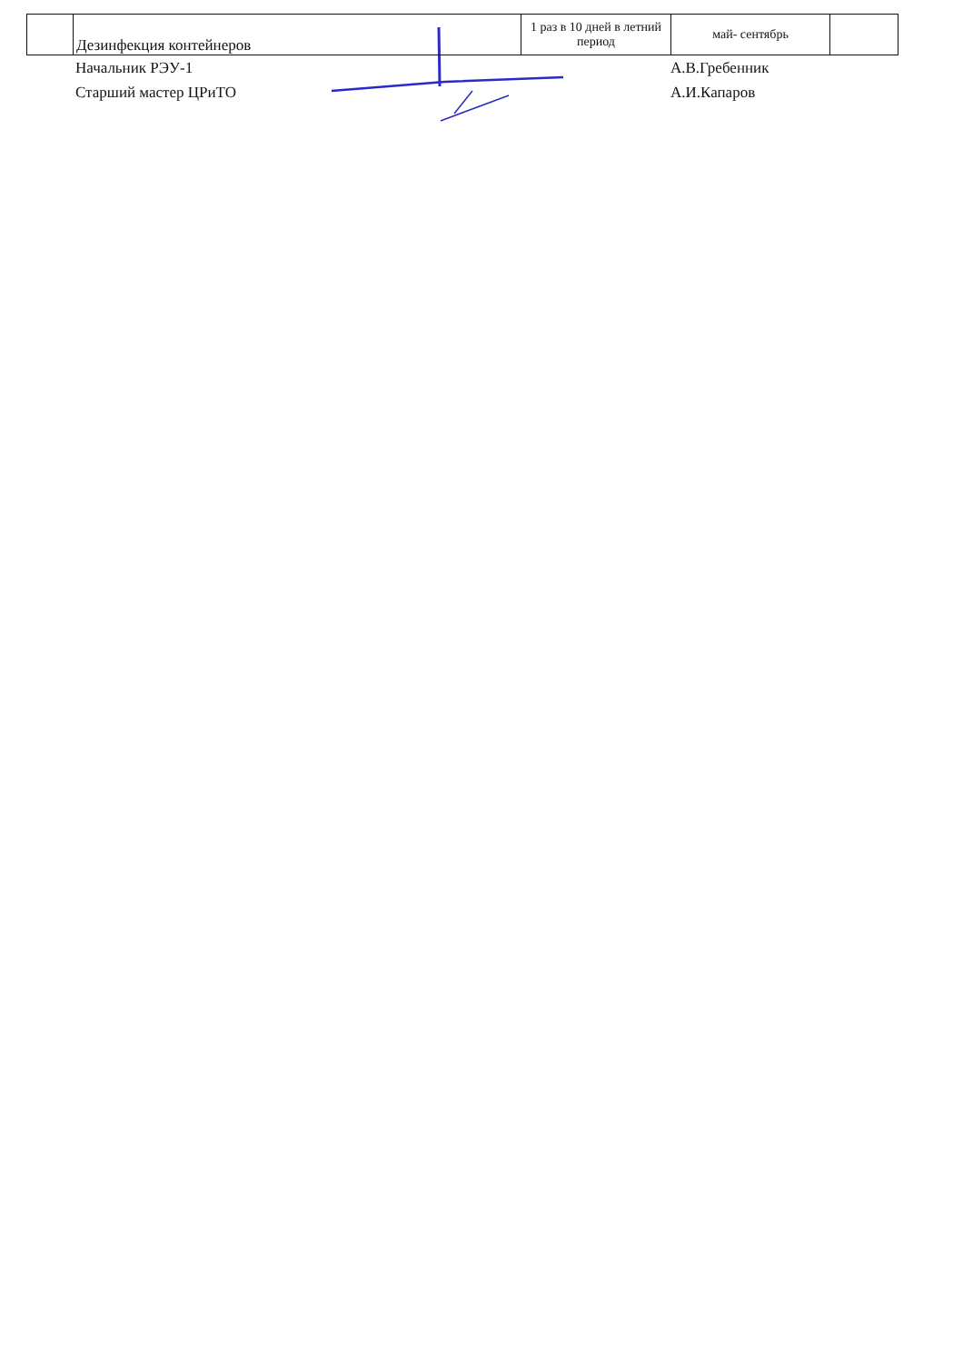| | Дезинфекция контейнеров | 1 раз в 10 дней в летний период | май- сентябрь | |
Начальник РЭУ-1
А.В.Гребенник
Старший мастер ЦРиТО
А.И.Капаров